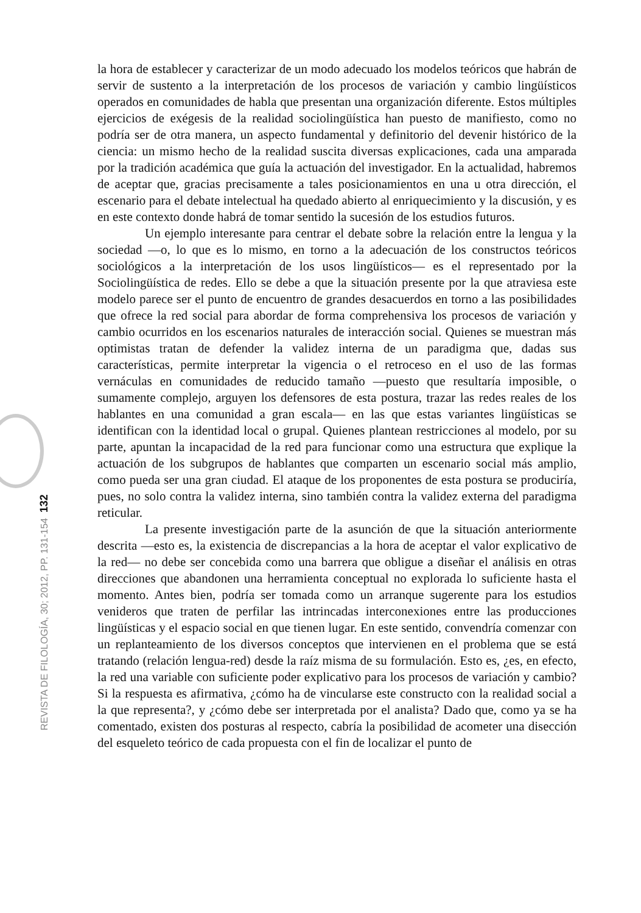la hora de establecer y caracterizar de un modo adecuado los modelos teóricos que habrán de servir de sustento a la interpretación de los procesos de variación y cambio lingüísticos operados en comunidades de habla que presentan una organización diferente. Estos múltiples ejercicios de exégesis de la realidad sociolingüística han puesto de manifiesto, como no podría ser de otra manera, un aspecto fundamental y definitorio del devenir histórico de la ciencia: un mismo hecho de la realidad suscita diversas explicaciones, cada una amparada por la tradición académica que guía la actuación del investigador. En la actualidad, habremos de aceptar que, gracias precisamente a tales posicionamientos en una u otra dirección, el escenario para el debate intelectual ha quedado abierto al enriquecimiento y la discusión, y es en este contexto donde habrá de tomar sentido la sucesión de los estudios futuros.
Un ejemplo interesante para centrar el debate sobre la relación entre la lengua y la sociedad —o, lo que es lo mismo, en torno a la adecuación de los constructos teóricos sociológicos a la interpretación de los usos lingüísticos— es el representado por la Sociolingüística de redes. Ello se debe a que la situación presente por la que atraviesa este modelo parece ser el punto de encuentro de grandes desacuerdos en torno a las posibilidades que ofrece la red social para abordar de forma comprehensiva los procesos de variación y cambio ocurridos en los escenarios naturales de interacción social. Quienes se muestran más optimistas tratan de defender la validez interna de un paradigma que, dadas sus características, permite interpretar la vigencia o el retroceso en el uso de las formas vernáculas en comunidades de reducido tamaño —puesto que resultaría imposible, o sumamente complejo, arguyen los defensores de esta postura, trazar las redes reales de los hablantes en una comunidad a gran escala— en las que estas variantes lingüísticas se identifican con la identidad local o grupal. Quienes plantean restricciones al modelo, por su parte, apuntan la incapacidad de la red para funcionar como una estructura que explique la actuación de los subgrupos de hablantes que comparten un escenario social más amplio, como pueda ser una gran ciudad. El ataque de los proponentes de esta postura se produciría, pues, no solo contra la validez interna, sino también contra la validez externa del paradigma reticular.
La presente investigación parte de la asunción de que la situación anteriormente descrita —esto es, la existencia de discrepancias a la hora de aceptar el valor explicativo de la red— no debe ser concebida como una barrera que obligue a diseñar el análisis en otras direcciones que abandonen una herramienta conceptual no explorada lo suficiente hasta el momento. Antes bien, podría ser tomada como un arranque sugerente para los estudios venideros que traten de perfilar las intrincadas interconexiones entre las producciones lingüísticas y el espacio social en que tienen lugar. En este sentido, convendría comenzar con un replanteamiento de los diversos conceptos que intervienen en el problema que se está tratando (relación lengua-red) desde la raíz misma de su formulación. Esto es, ¿es, en efecto, la red una variable con suficiente poder explicativo para los procesos de variación y cambio? Si la respuesta es afirmativa, ¿cómo ha de vincularse este constructo con la realidad social a la que representa?, y ¿cómo debe ser interpretada por el analista? Dado que, como ya se ha comentado, existen dos posturas al respecto, cabría la posibilidad de acometer una disección del esqueleto teórico de cada propuesta con el fin de localizar el punto de
REVISTA DE FILOLOGÍA, 30; 2012, PP. 131-154 132